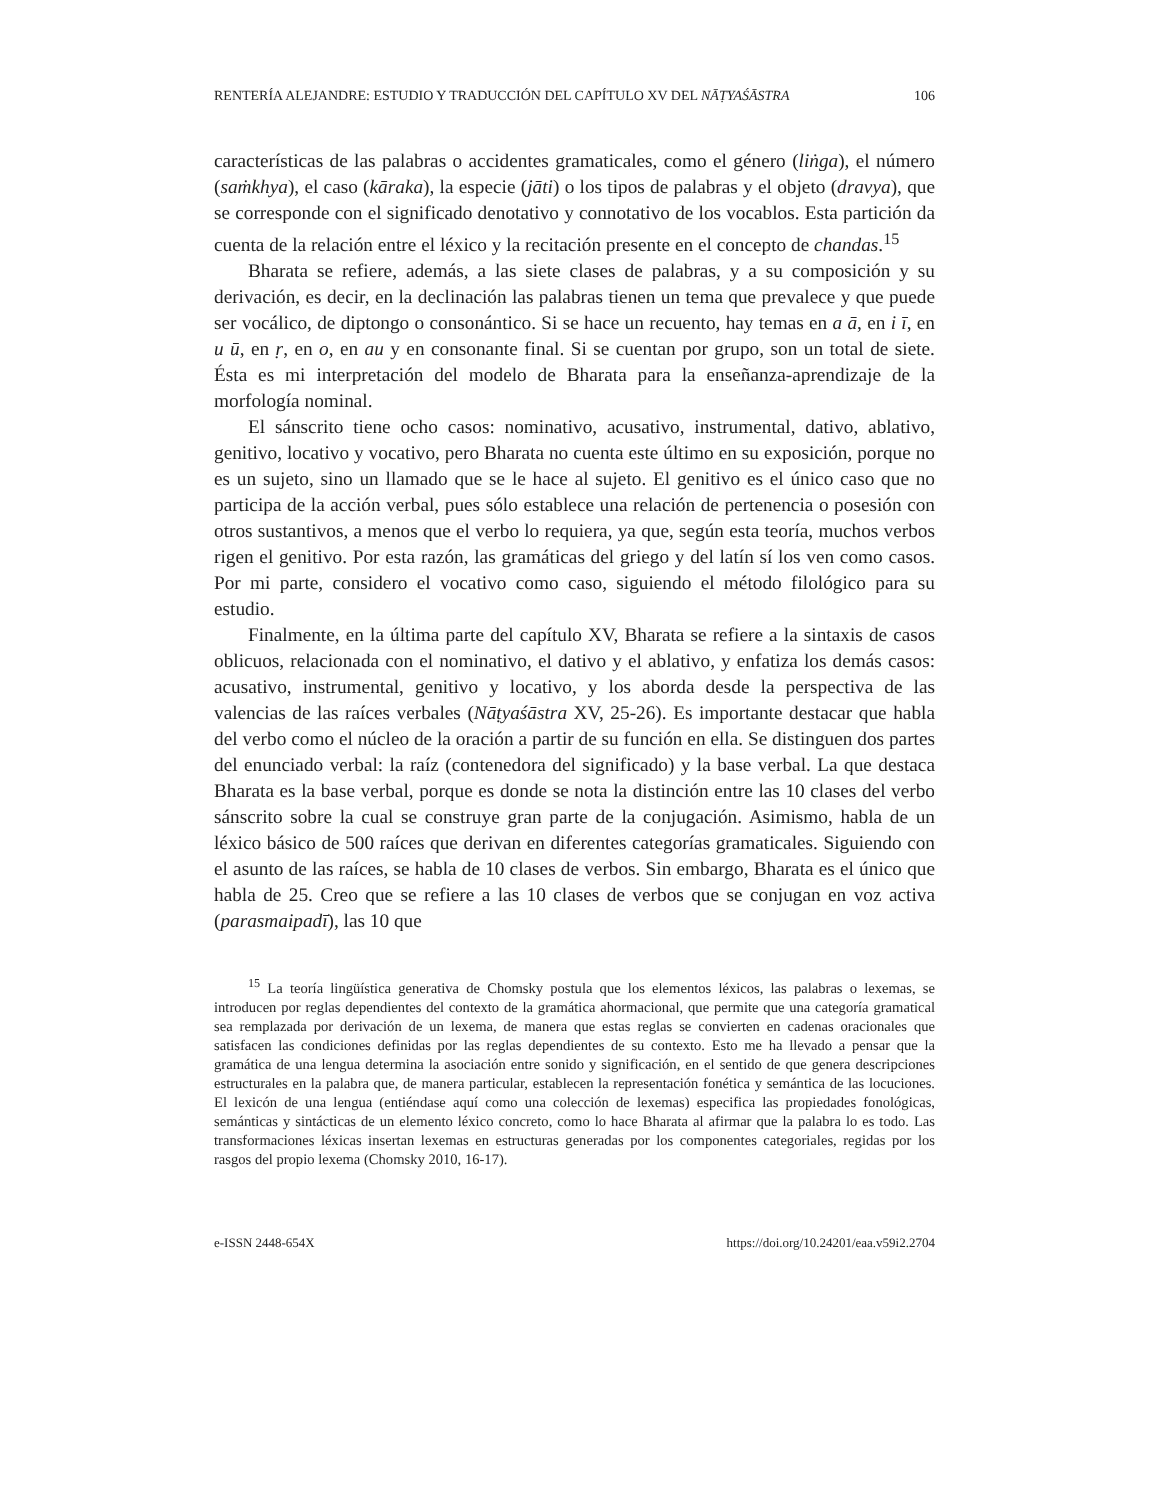RENTERÍA ALEJANDRE: ESTUDIO Y TRADUCCIÓN DEL CAPÍTULO XV DEL NĀṬYAŚĀSTRA 106
características de las palabras o accidentes gramaticales, como el género (liṅga), el número (saṁkhya), el caso (kāraka), la especie (jāti) o los tipos de palabras y el objeto (dravya), que se corresponde con el significado denotativo y connotativo de los vocablos. Esta partición da cuenta de la relación entre el léxico y la recitación presente en el concepto de chandas.<sup>15</sup>
Bharata se refiere, además, a las siete clases de palabras, y a su composición y su derivación, es decir, en la declinación las palabras tienen un tema que prevalece y que puede ser vocálico, de diptongo o consonántico. Si se hace un recuento, hay temas en a ā, en i ī, en u ū, en ṛ, en o, en au y en consonante final. Si se cuentan por grupo, son un total de siete. Ésta es mi interpretación del modelo de Bharata para la enseñanza-aprendizaje de la morfología nominal.
El sánscrito tiene ocho casos: nominativo, acusativo, instrumental, dativo, ablativo, genitivo, locativo y vocativo, pero Bharata no cuenta este último en su exposición, porque no es un sujeto, sino un llamado que se le hace al sujeto. El genitivo es el único caso que no participa de la acción verbal, pues sólo establece una relación de pertenencia o posesión con otros sustantivos, a menos que el verbo lo requiera, ya que, según esta teoría, muchos verbos rigen el genitivo. Por esta razón, las gramáticas del griego y del latín sí los ven como casos. Por mi parte, considero el vocativo como caso, siguiendo el método filológico para su estudio.
Finalmente, en la última parte del capítulo XV, Bharata se refiere a la sintaxis de casos oblicuos, relacionada con el nominativo, el dativo y el ablativo, y enfatiza los demás casos: acusativo, instrumental, genitivo y locativo, y los aborda desde la perspectiva de las valencias de las raíces verbales (Nāṭyaśāstra XV, 25-26). Es importante destacar que habla del verbo como el núcleo de la oración a partir de su función en ella. Se distinguen dos partes del enunciado verbal: la raíz (contenedora del significado) y la base verbal. La que destaca Bharata es la base verbal, porque es donde se nota la distinción entre las 10 clases del verbo sánscrito sobre la cual se construye gran parte de la conjugación. Asimismo, habla de un léxico básico de 500 raíces que derivan en diferentes categorías gramaticales. Siguiendo con el asunto de las raíces, se habla de 10 clases de verbos. Sin embargo, Bharata es el único que habla de 25. Creo que se refiere a las 10 clases de verbos que se conjugan en voz activa (parasmaipadī), las 10 que
<sup>15</sup> La teoría lingüística generativa de Chomsky postula que los elementos léxicos, las palabras o lexemas, se introducen por reglas dependientes del contexto de la gramática ahormacional, que permite que una categoría gramatical sea remplazada por derivación de un lexema, de manera que estas reglas se convierten en cadenas oracionales que satisfacen las condiciones definidas por las reglas dependientes de su contexto. Esto me ha llevado a pensar que la gramática de una lengua determina la asociación entre sonido y significación, en el sentido de que genera descripciones estructurales en la palabra que, de manera particular, establecen la representación fonética y semántica de las locuciones. El lexicón de una lengua (entiéndase aquí como una colección de lexemas) especifica las propiedades fonológicas, semánticas y sintácticas de un elemento léxico concreto, como lo hace Bharata al afirmar que la palabra lo es todo. Las transformaciones léxicas insertan lexemas en estructuras generadas por los componentes categoriales, regidas por los rasgos del propio lexema (Chomsky 2010, 16-17).
e-ISSN 2448-654X https://doi.org/10.24201/eaa.v59i2.2704